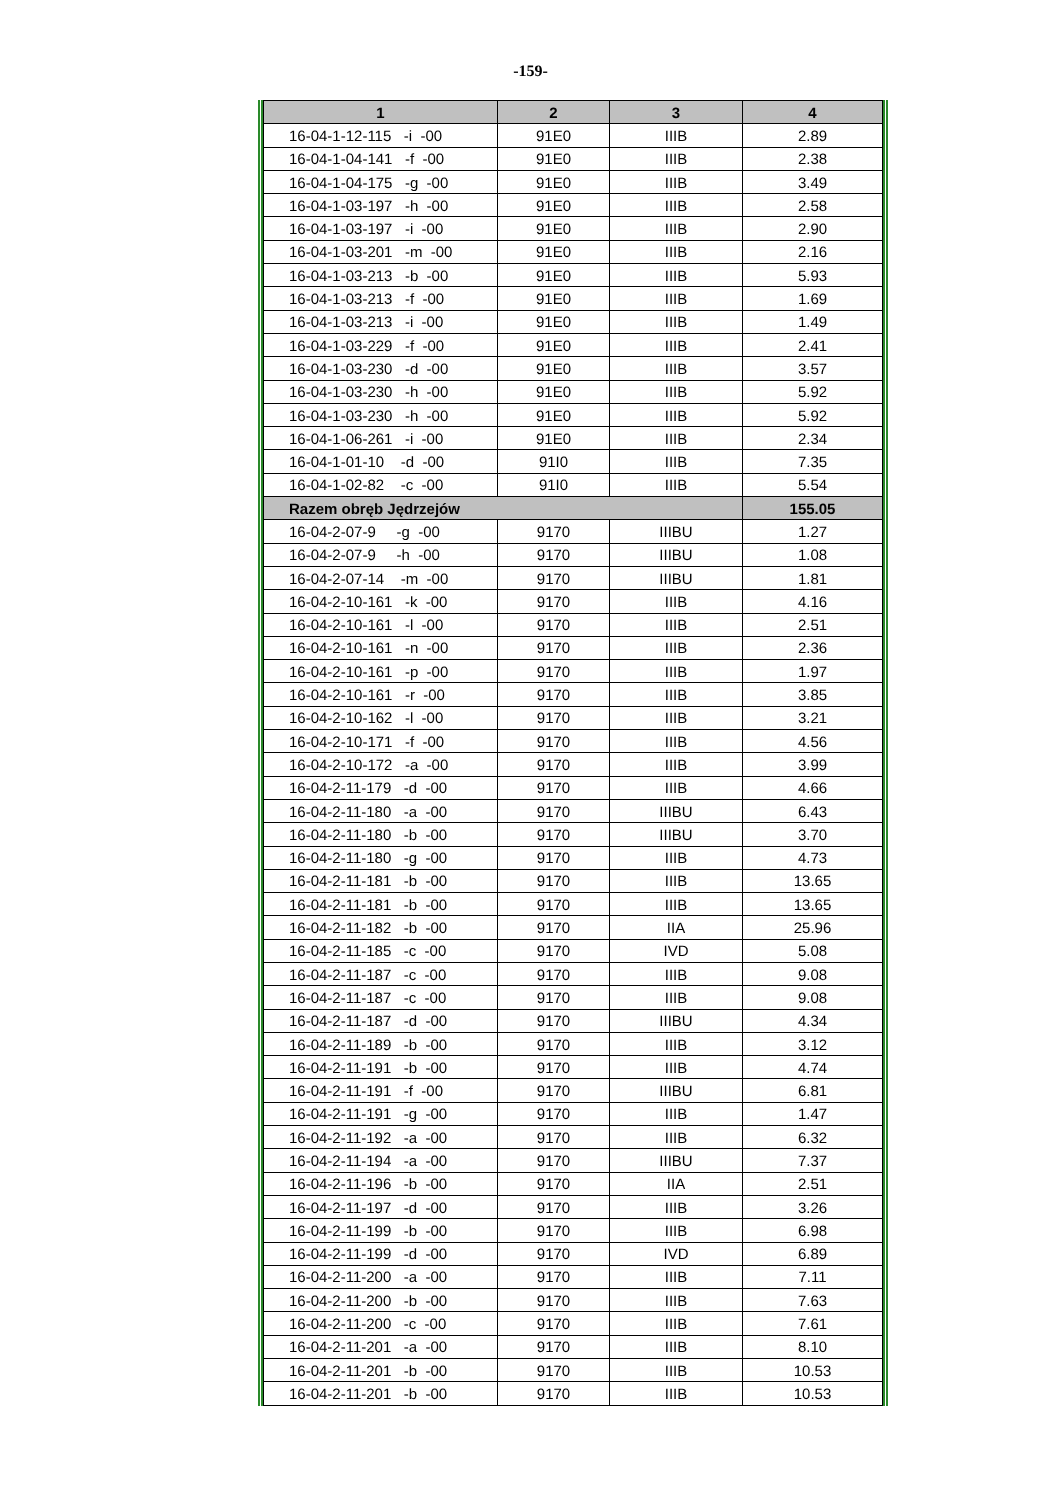-159-
| 1 | 2 | 3 | 4 |
| --- | --- | --- | --- |
| 16-04-1-12-115 -i -00 | 91E0 | IIIB | 2.89 |
| 16-04-1-04-141 -f -00 | 91E0 | IIIB | 2.38 |
| 16-04-1-04-175 -g -00 | 91E0 | IIIB | 3.49 |
| 16-04-1-03-197 -h -00 | 91E0 | IIIB | 2.58 |
| 16-04-1-03-197 -i -00 | 91E0 | IIIB | 2.90 |
| 16-04-1-03-201 -m -00 | 91E0 | IIIB | 2.16 |
| 16-04-1-03-213 -b -00 | 91E0 | IIIB | 5.93 |
| 16-04-1-03-213 -f -00 | 91E0 | IIIB | 1.69 |
| 16-04-1-03-213 -i -00 | 91E0 | IIIB | 1.49 |
| 16-04-1-03-229 -f -00 | 91E0 | IIIB | 2.41 |
| 16-04-1-03-230 -d -00 | 91E0 | IIIB | 3.57 |
| 16-04-1-03-230 -h -00 | 91E0 | IIIB | 5.92 |
| 16-04-1-03-230 -h -00 | 91E0 | IIIB | 5.92 |
| 16-04-1-06-261 -i -00 | 91E0 | IIIB | 2.34 |
| 16-04-1-01-10 -d -00 | 91I0 | IIIB | 7.35 |
| 16-04-1-02-82 -c -00 | 91I0 | IIIB | 5.54 |
| Razem obręb Jędrzejów | | | 155.05 |
| 16-04-2-07-9 -g -00 | 9170 | IIIBU | 1.27 |
| 16-04-2-07-9 -h -00 | 9170 | IIIBU | 1.08 |
| 16-04-2-07-14 -m -00 | 9170 | IIIBU | 1.81 |
| 16-04-2-10-161 -k -00 | 9170 | IIIB | 4.16 |
| 16-04-2-10-161 -l -00 | 9170 | IIIB | 2.51 |
| 16-04-2-10-161 -n -00 | 9170 | IIIB | 2.36 |
| 16-04-2-10-161 -p -00 | 9170 | IIIB | 1.97 |
| 16-04-2-10-161 -r -00 | 9170 | IIIB | 3.85 |
| 16-04-2-10-162 -l -00 | 9170 | IIIB | 3.21 |
| 16-04-2-10-171 -f -00 | 9170 | IIIB | 4.56 |
| 16-04-2-10-172 -a -00 | 9170 | IIIB | 3.99 |
| 16-04-2-11-179 -d -00 | 9170 | IIIB | 4.66 |
| 16-04-2-11-180 -a -00 | 9170 | IIIBU | 6.43 |
| 16-04-2-11-180 -b -00 | 9170 | IIIBU | 3.70 |
| 16-04-2-11-180 -g -00 | 9170 | IIIB | 4.73 |
| 16-04-2-11-181 -b -00 | 9170 | IIIB | 13.65 |
| 16-04-2-11-181 -b -00 | 9170 | IIIB | 13.65 |
| 16-04-2-11-182 -b -00 | 9170 | IIA | 25.96 |
| 16-04-2-11-185 -c -00 | 9170 | IVD | 5.08 |
| 16-04-2-11-187 -c -00 | 9170 | IIIB | 9.08 |
| 16-04-2-11-187 -c -00 | 9170 | IIIB | 9.08 |
| 16-04-2-11-187 -d -00 | 9170 | IIIBU | 4.34 |
| 16-04-2-11-189 -b -00 | 9170 | IIIB | 3.12 |
| 16-04-2-11-191 -b -00 | 9170 | IIIB | 4.74 |
| 16-04-2-11-191 -f -00 | 9170 | IIIBU | 6.81 |
| 16-04-2-11-191 -g -00 | 9170 | IIIB | 1.47 |
| 16-04-2-11-192 -a -00 | 9170 | IIIB | 6.32 |
| 16-04-2-11-194 -a -00 | 9170 | IIIBU | 7.37 |
| 16-04-2-11-196 -b -00 | 9170 | IIA | 2.51 |
| 16-04-2-11-197 -d -00 | 9170 | IIIB | 3.26 |
| 16-04-2-11-199 -b -00 | 9170 | IIIB | 6.98 |
| 16-04-2-11-199 -d -00 | 9170 | IVD | 6.89 |
| 16-04-2-11-200 -a -00 | 9170 | IIIB | 7.11 |
| 16-04-2-11-200 -b -00 | 9170 | IIIB | 7.63 |
| 16-04-2-11-200 -c -00 | 9170 | IIIB | 7.61 |
| 16-04-2-11-201 -a -00 | 9170 | IIIB | 8.10 |
| 16-04-2-11-201 -b -00 | 9170 | IIIB | 10.53 |
| 16-04-2-11-201 -b -00 | 9170 | IIIB | 10.53 |